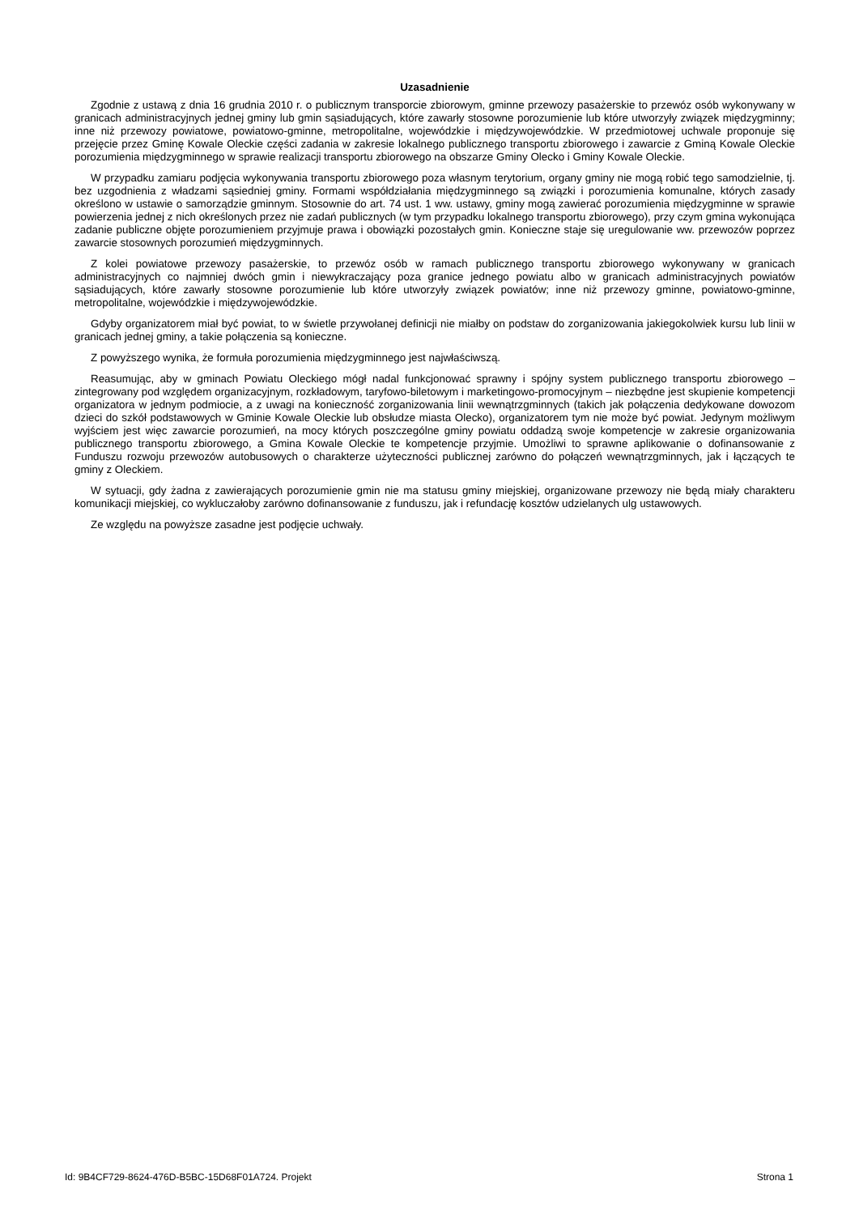Uzasadnienie
Zgodnie z ustawą z dnia 16 grudnia 2010 r. o publicznym transporcie zbiorowym, gminne przewozy pasażerskie to przewóz osób wykonywany w granicach administracyjnych jednej gminy lub gmin sąsiadujących, które zawarły stosowne porozumienie lub które utworzyły związek międzygminny; inne niż przewozy powiatowe, powiatowo-gminne, metropolitalne, wojewódzkie i międzywojewódzkie. W przedmiotowej uchwale proponuje się przejęcie przez Gminę Kowale Oleckie części zadania w zakresie lokalnego publicznego transportu zbiorowego i zawarcie z Gminą Kowale Oleckie porozumienia międzygminnego w sprawie realizacji transportu zbiorowego na obszarze Gminy Olecko i Gminy Kowale Oleckie.
W przypadku zamiaru podjęcia wykonywania transportu zbiorowego poza własnym terytorium, organy gminy nie mogą robić tego samodzielnie, tj. bez uzgodnienia z władzami sąsiedniej gminy. Formami współdziałania międzygminnego są związki i porozumienia komunalne, których zasady określono w ustawie o samorządzie gminnym. Stosownie do art. 74 ust. 1 ww. ustawy, gminy mogą zawierać porozumienia międzygminne w sprawie powierzenia jednej z nich określonych przez nie zadań publicznych (w tym przypadku lokalnego transportu zbiorowego), przy czym gmina wykonująca zadanie publiczne objęte porozumieniem przyjmuje prawa i obowiązki pozostałych gmin. Konieczne staje się uregulowanie ww. przewozów poprzez zawarcie stosownych porozumień międzygminnych.
Z kolei powiatowe przewozy pasażerskie, to przewóz osób w ramach publicznego transportu zbiorowego wykonywany w granicach administracyjnych co najmniej dwóch gmin i niewykraczający poza granice jednego powiatu albo w granicach administracyjnych powiatów sąsiadujących, które zawarły stosowne porozumienie lub które utworzyły związek powiatów; inne niż przewozy gminne, powiatowo-gminne, metropolitalne, wojewódzkie i międzywojewódzkie.
Gdyby organizatorem miał być powiat, to w świetle przywołanej definicji nie miałby on podstaw do zorganizowania jakiegokolwiek kursu lub linii w granicach jednej gminy, a takie połączenia są konieczne.
Z powyższego wynika, że formuła porozumienia międzygminnego jest najwłaściwszą.
Reasumując, aby w gminach Powiatu Oleckiego mógł nadal funkcjonować sprawny i spójny system publicznego transportu zbiorowego – zintegrowany pod względem organizacyjnym, rozkładowym, taryfowo-biletowym i marketingowo-promocyjnym – niezbędne jest skupienie kompetencji organizatora w jednym podmiocie, a z uwagi na konieczność zorganizowania linii wewnątrzgminnych (takich jak połączenia dedykowane dowozom dzieci do szkół podstawowych w Gminie Kowale Oleckie lub obsłudze miasta Olecko), organizatorem tym nie może być powiat. Jedynym możliwym wyjściem jest więc zawarcie porozumień, na mocy których poszczególne gminy powiatu oddadzą swoje kompetencje w zakresie organizowania publicznego transportu zbiorowego, a Gmina Kowale Oleckie te kompetencje przyjmie. Umożliwi to sprawne aplikowanie o dofinansowanie z Funduszu rozwoju przewozów autobusowych o charakterze użyteczności publicznej zarówno do połączeń wewnątrzgminnych, jak i łączących te gminy z Oleckiem.
W sytuacji, gdy żadna z zawierających porozumienie gmin nie ma statusu gminy miejskiej, organizowane przewozy nie będą miały charakteru komunikacji miejskiej, co wykluczałoby zarówno dofinansowanie z funduszu, jak i refundację kosztów udzielanych ulg ustawowych.
Ze względu na powyższe zasadne jest podjęcie uchwały.
Id: 9B4CF729-8624-476D-B5BC-15D68F01A724. Projekt Strona 1